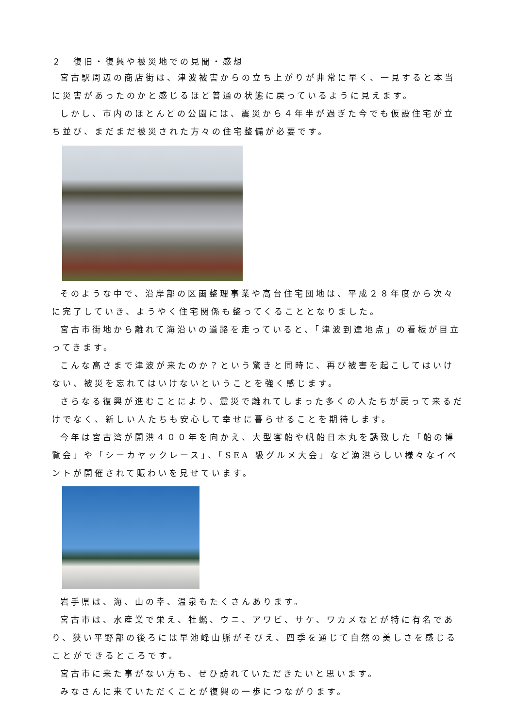２　復旧・復興や被災地での見聞・感想
宮古駅周辺の商店街は、津波被害からの立ち上がりが非常に早く、一見すると本当に災害があったのかと感じるほど普通の状態に戻っているように見えます。
しかし、市内のほとんどの公園には、震災から４年半が過ぎた今でも仮設住宅が立ち並び、まだまだ被災された方々の住宅整備が必要です。
そのような中で、沿岸部の区画整理事業や高台住宅団地は、平成２８年度から次々に完了していき、ようやく住宅関係も整ってくることとなりました。
宮古市街地から離れて海沿いの道路を走っていると、「津波到達地点」の看板が目立ってきます。
こんな高さまで津波が来たのか？という驚きと同時に、再び被害を起こしてはいけない、被災を忘れてはいけないということを強く感じます。
さらなる復興が進むことにより、震災で離れてしまった多くの人たちが戻って来るだけでなく、新しい人たちも安心して幸せに暮らせることを期待します。
今年は宮古湾が開港４００年を向かえ、大型客船や帆船日本丸を誘致した「船の博覧会」や「シーカヤックレース」、「SEA 級グルメ大会」など漁港らしい様々なイベントが開催されて賑わいを見せています。
岩手県は、海、山の幸、温泉もたくさんあります。
宮古市は、水産業で栄え、牡蠣、ウニ、アワビ、サケ、ワカメなどが特に有名であり、狭い平野部の後ろには早池峰山脈がそびえ、四季を通じて自然の美しさを感じることができるところです。
宮古市に来た事がない方も、ぜひ訪れていただきたいと思います。
みなさんに来ていただくことが復興の一歩につながります。